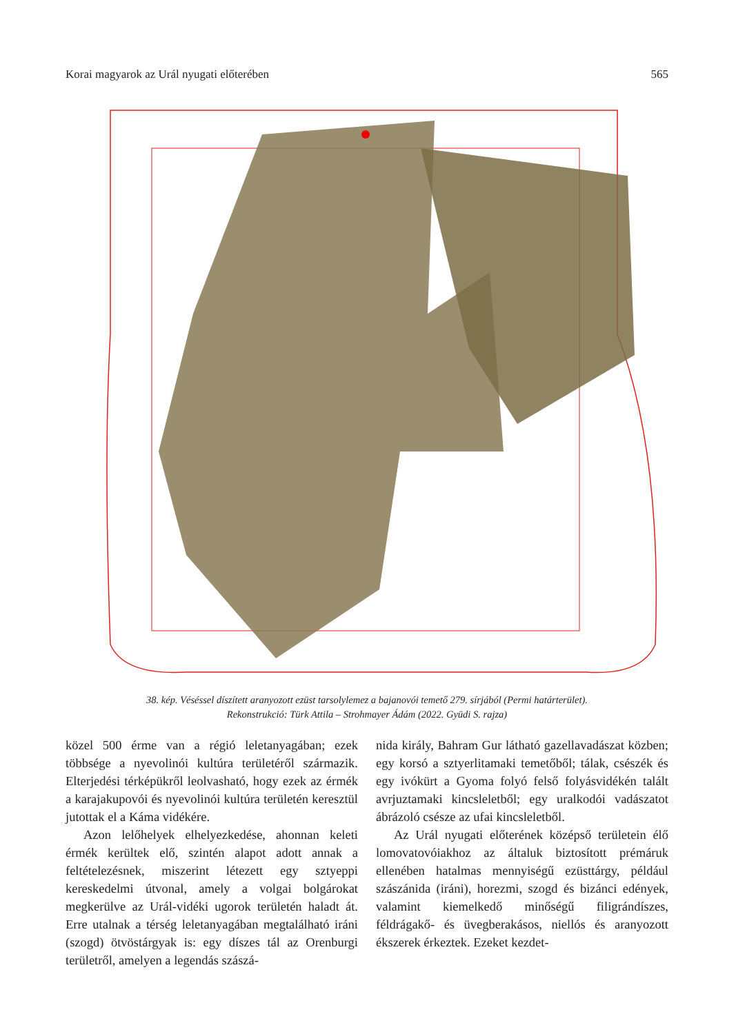Korai magyarok az Urál nyugati előterében 565
38. kép. Véséssel díszített aranyozott ezüst tarsolylemez a bajanovói temető 279. sírjából (Permi határterület).
Rekonstrukció: Türk Attila – Strohmayer Ádám (2022. Gyüdi S. rajza)
közel 500 érme van a régió leletanyagában; ezek többsége a nyevolinói kultúra területéről származik. Elterjedési térképükről leolvasható, hogy ezek az érmék a karajakupovói és nyevolinói kultúra terüle­tén keresztül jutottak el a Káma vidékére.
Azon lelőhelyek elhelyezkedése, ahonnan ke­leti érmék kerültek elő, szintén alapot adott annak a feltételezésnek, miszerint létezett egy sztyeppi kereskedelmi útvonal, amely a volgai bolgárokat megkerülve az Urál-vidéki ugorok területén haladt át. Erre utalnak a térség leletanyagában megtalál­ható iráni (szogd) ötvöstárgyak is: egy díszes tál az Orenburgi területről, amelyen a legendás szászá-
nida király, Bahram Gur látható gazellavadászat közben; egy korsó a sztyerlitamaki temetőből; tá­lak, csészék és egy ivókürt a Gyoma folyó felső fo­lyásvidékén talált avrjuztamaki kincsleletből; egy uralkodói vadászatot ábrázoló csésze az ufai kincs­leletből.
Az Urál nyugati előterének középső területein élő lomovatovóiakhoz az általuk biztosított prém­áruk ellenében hatalmas mennyiségű ezüsttárgy, például szászánida (iráni), horezmi, szogd és bi­zánci edények, valamint kiemelkedő minőségű fi­ligrándíszes, féldrágakő- és üvegberakásos, niellós és aranyozott ékszerek érkeztek. Ezeket kezdet-